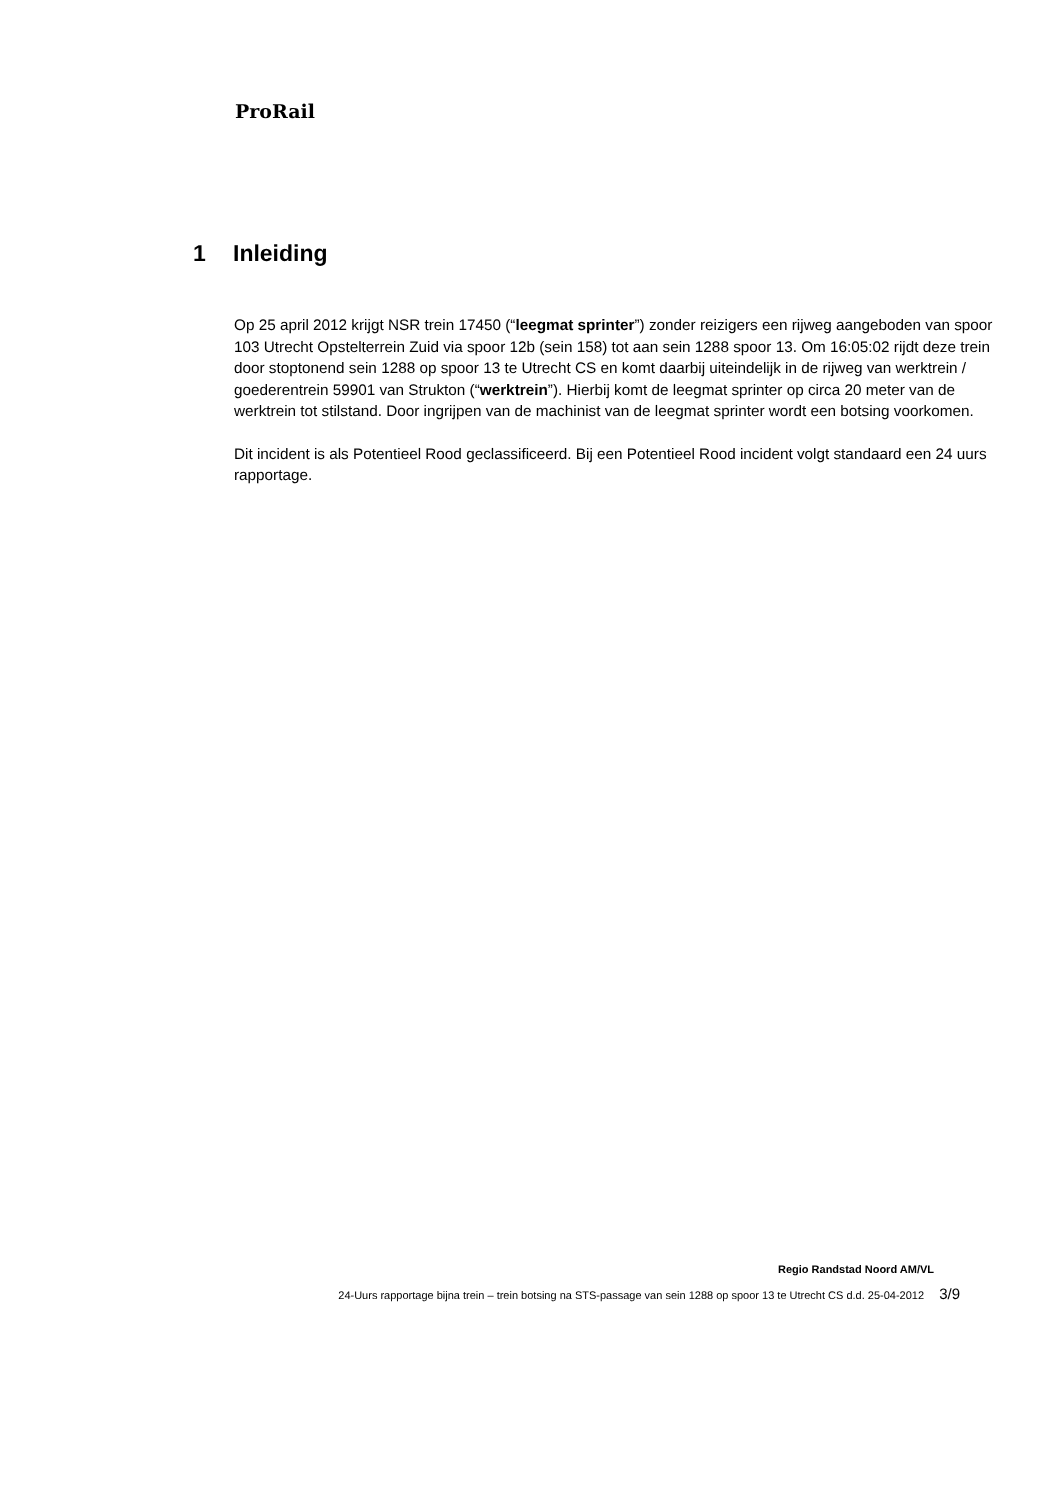ProRail
1 Inleiding
Op 25 april 2012 krijgt NSR trein 17450 (“leegmat sprinter”) zonder reizigers een rijweg aangeboden van spoor 103 Utrecht Opstelterrein Zuid via spoor 12b (sein 158) tot aan sein 1288 spoor 13. Om 16:05:02 rijdt deze trein door stoptonend sein 1288 op spoor 13 te Utrecht CS en komt daarbij uiteindelijk in de rijweg van werktrein / goederentrein 59901 van Strukton (“werktrein”). Hierbij komt de leegmat sprinter op circa 20 meter van de werktrein tot stilstand. Door ingrijpen van de machinist van de leegmat sprinter wordt een botsing voorkomen.
Dit incident is als Potentieel Rood geclassificeerd. Bij een Potentieel Rood incident volgt standaard een 24 uurs rapportage.
Regio Randstad Noord AM/VL
24-Uurs rapportage bijna trein – trein botsing na STS-passage van sein 1288 op spoor 13 te Utrecht CS d.d. 25-04-2012 3/9